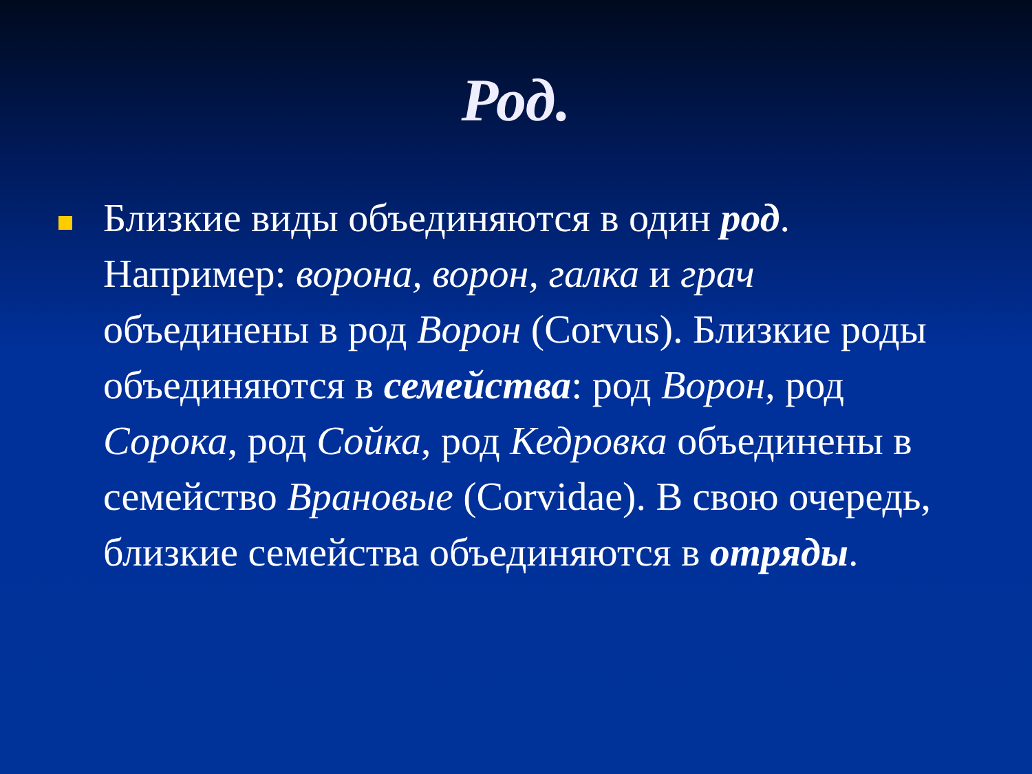Род.
Близкие виды объединяются в один род. Например: ворона, ворон, галка и грач объединены в род Ворон (Corvus). Близкие роды объединяются в семейства: род Ворон, род Сорока, род Сойка, род Кедровка объединены в семейство Врановые (Corvidae). В свою очередь, близкие семейства объединяются в отряды.